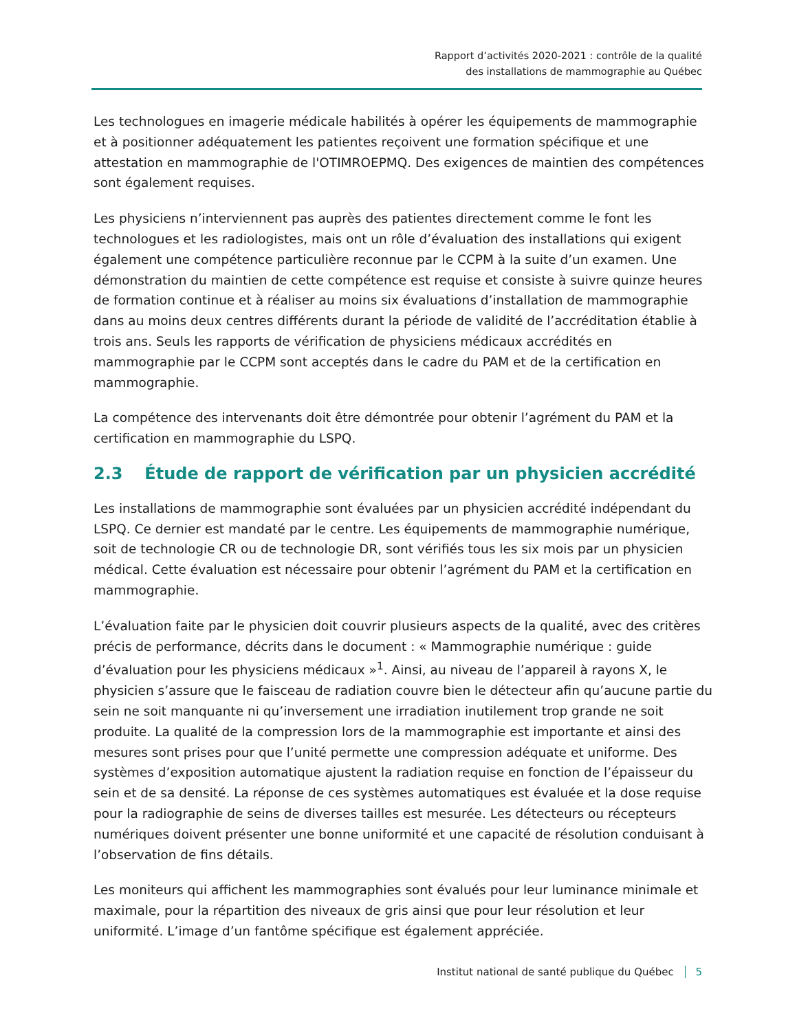Rapport d’activités 2020-2021 : contrôle de la qualité
des installations de mammographie au Québec
Les technologues en imagerie médicale habilités à opérer les équipements de mammographie et à positionner adéquatement les patientes reçoivent une formation spécifique et une attestation en mammographie de l'OTIMROEPMQ. Des exigences de maintien des compétences sont également requises.
Les physiciens n’interviennent pas auprès des patientes directement comme le font les technologues et les radiologistes, mais ont un rôle d’évaluation des installations qui exigent également une compétence particulière reconnue par le CCPM à la suite d’un examen. Une démonstration du maintien de cette compétence est requise et consiste à suivre quinze heures de formation continue et à réaliser au moins six évaluations d’installation de mammographie dans au moins deux centres différents durant la période de validité de l’accréditation établie à trois ans. Seuls les rapports de vérification de physiciens médicaux accrédités en mammographie par le CCPM sont acceptés dans le cadre du PAM et de la certification en mammographie.
La compétence des intervenants doit être démontrée pour obtenir l’agrément du PAM et la certification en mammographie du LSPQ.
2.3 Étude de rapport de vérification par un physicien accrédité
Les installations de mammographie sont évaluées par un physicien accrédité indépendant du LSPQ. Ce dernier est mandaté par le centre. Les équipements de mammographie numérique, soit de technologie CR ou de technologie DR, sont vérifiés tous les six mois par un physicien médical. Cette évaluation est nécessaire pour obtenir l’agrément du PAM et la certification en mammographie.
L’évaluation faite par le physicien doit couvrir plusieurs aspects de la qualité, avec des critères précis de performance, décrits dans le document : « Mammographie numérique : guide d’évaluation pour les physiciens médicaux »<sup>1</sup>. Ainsi, au niveau de l’appareil à rayons X, le physicien s’assure que le faisceau de radiation couvre bien le détecteur afin qu’aucune partie du sein ne soit manquante ni qu’inversement une irradiation inutilement trop grande ne soit produite. La qualité de la compression lors de la mammographie est importante et ainsi des mesures sont prises pour que l’unité permette une compression adéquate et uniforme. Des systèmes d’exposition automatique ajustent la radiation requise en fonction de l’épaisseur du sein et de sa densité. La réponse de ces systèmes automatiques est évaluée et la dose requise pour la radiographie de seins de diverses tailles est mesurée. Les détecteurs ou récepteurs numériques doivent présenter une bonne uniformité et une capacité de résolution conduisant à l’observation de fins détails.
Les moniteurs qui affichent les mammographies sont évalués pour leur luminance minimale et maximale, pour la répartition des niveaux de gris ainsi que pour leur résolution et leur uniformité. L’image d’un fantôme spécifique est également appréciée.
Institut national de santé publique du Québec 5